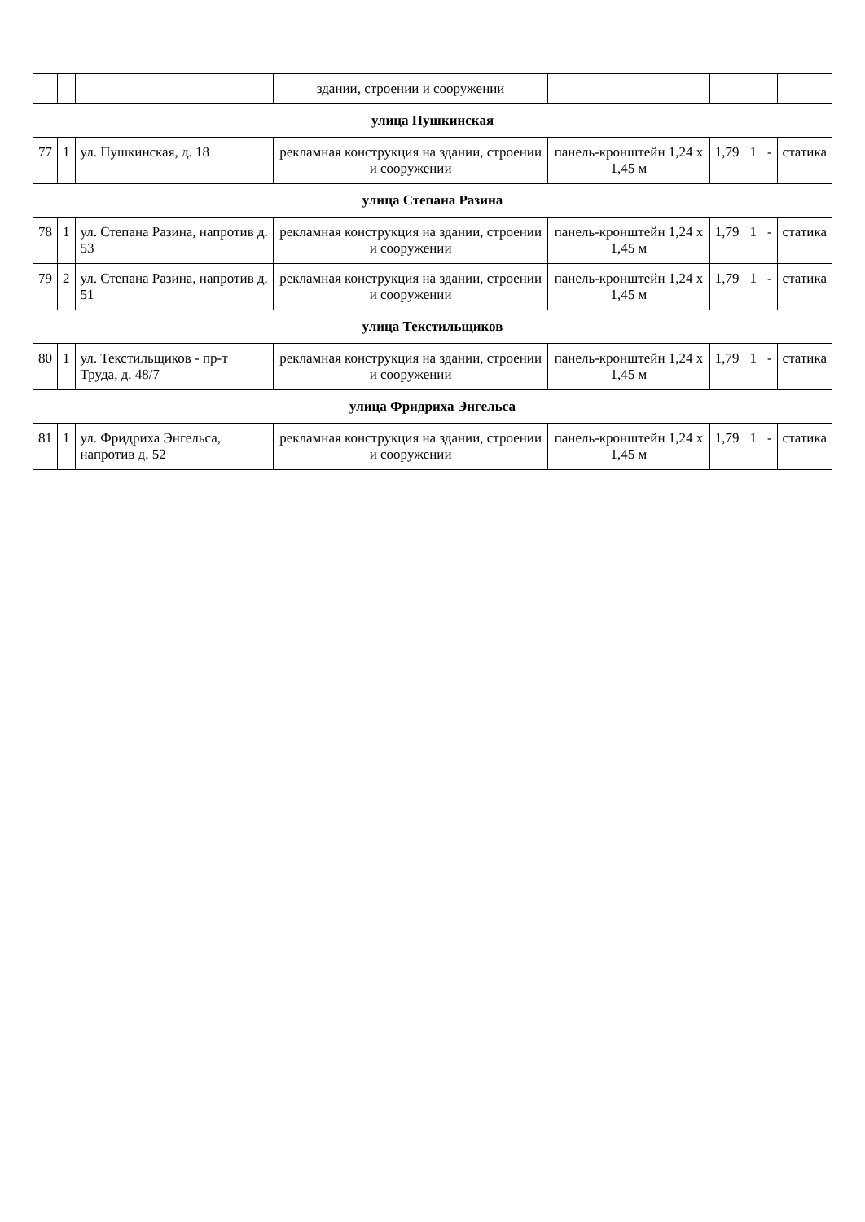| | | | здании, строении и сооружении | | | | | |
| улица Пушкинская | | | | | | | | |
| 77 | 1 | ул. Пушкинская, д. 18 | рекламная конструкция на здании, строении и сооружении | панель-кронштейн 1,24 х 1,45 м | 1,79 | 1 | - | статика |
| улица Степана Разина | | | | | | | | |
| 78 | 1 | ул. Степана Разина, напротив д. 53 | рекламная конструкция на здании, строении и сооружении | панель-кронштейн 1,24 х 1,45 м | 1,79 | 1 | - | статика |
| 79 | 2 | ул. Степана Разина, напротив д. 51 | рекламная конструкция на здании, строении и сооружении | панель-кронштейн 1,24 х 1,45 м | 1,79 | 1 | - | статика |
| улица Текстильщиков | | | | | | | | |
| 80 | 1 | ул. Текстильщиков - пр-т Труда, д. 48/7 | рекламная конструкция на здании, строении и сооружении | панель-кронштейн 1,24 х 1,45 м | 1,79 | 1 | - | статика |
| улица Фридриха Энгельса | | | | | | | | |
| 81 | 1 | ул. Фридриха Энгельса, напротив д. 52 | рекламная конструкция на здании, строении и сооружении | панель-кронштейн 1,24 х 1,45 м | 1,79 | 1 | - | статика |